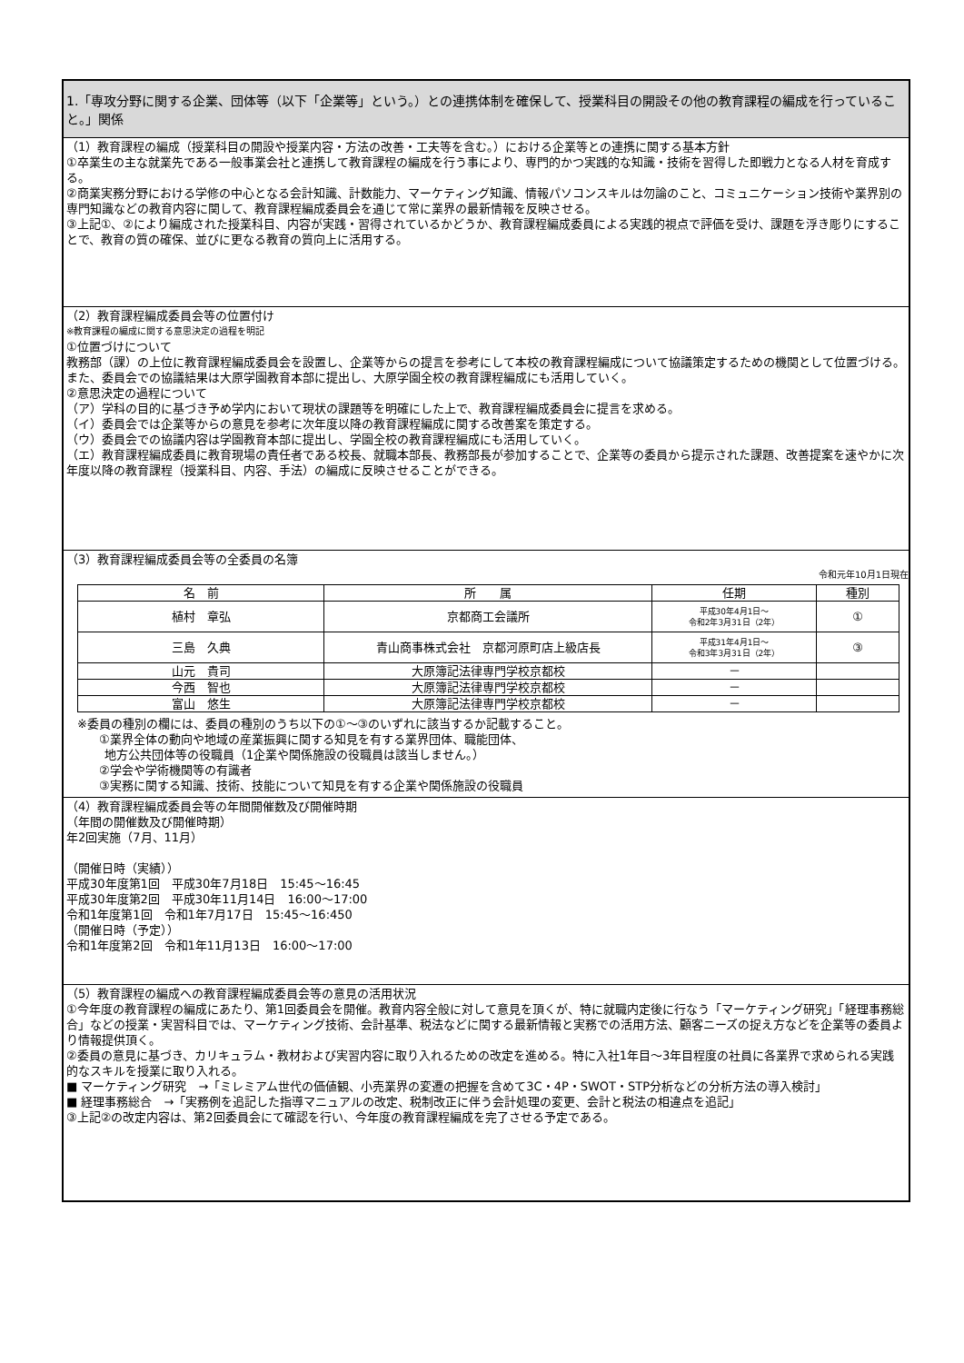1.「専攻分野に関する企業、団体等（以下「企業等」という。）との連携体制を確保して、授業科目の開設その他の教育課程の編成を行っていること。」関係
（1）教育課程の編成（授業科目の開設や授業内容・方法の改善・工夫等を含む。）における企業等との連携に関する基本方針
①卒業生の主な就業先である一般事業会社と連携して教育課程の編成を行う事により、専門的かつ実践的な知識・技術を習得した即戦力となる人材を育成する。
②商業実務分野における学修の中心となる会計知識、計数能力、マーケティング知識、情報パソコンスキルは勿論のこと、コミュニケーション技術や業界別の専門知識などの教育内容に関して、教育課程編成委員会を通じて常に業界の最新情報を反映させる。
③上記①、②により編成された授業科目、内容が実践・習得されているかどうか、教育課程編成委員による実践的視点で評価を受け、課題を浮き彫りにすることで、教育の質の確保、並びに更なる教育の質向上に活用する。
（2）教育課程編成委員会等の位置付け
※教育課程の編成に関する意思決定の過程を明記
①位置づけについて
教務部（課）の上位に教育課程編成委員会を設置し、企業等からの提言を参考にして本校の教育課程編成について協議策定するための機関として位置づける。また、委員会での協議結果は大原学園教育本部に提出し、大原学園全校の教育課程編成にも活用していく。
②意思決定の過程について
（ア）学科の目的に基づき予め学内において現状の課題等を明確にした上で、教育課程編成委員会に提言を求める。
（イ）委員会では企業等からの意見を参考に次年度以降の教育課程編成に関する改善案を策定する。
（ウ）委員会での協議内容は学園教育本部に提出し、学園全校の教育課程編成にも活用していく。
（エ）教育課程編成委員に教育現場の責任者である校長、就職本部長、教務部長が参加することで、企業等の委員から提示された課題、改善提案を速やかに次年度以降の教育課程（授業科目、内容、手法）の編成に反映させることができる。
（3）教育課程編成委員会等の全委員の名簿
令和元年10月1日現在
| 名 前 | 所 属 | 任期 | 種別 |
| --- | --- | --- | --- |
| 植村 章弘 | 京都商工会議所 | 平成30年4月1日～ 令和2年3月31日（2年） | ① |
| 三島 久典 | 青山商事株式会社 京都河原町店上級店長 | 平成31年4月1日～ 令和3年3月31日（2年） | ③ |
| 山元 貴司 | 大原簿記法律専門学校京都校 | － | |
| 今西 智也 | 大原簿記法律専門学校京都校 | － | |
| 富山 悠生 | 大原簿記法律専門学校京都校 | － | |
※委員の種別の欄には、委員の種別のうち以下の①～③のいずれに該当するか記載すること。
①業界全体の動向や地域の産業振興に関する知見を有する業界団体、職能団体、
地方公共団体等の役職員（1企業や関係施設の役職員は該当しません。）
②学会や学術機関等の有識者
③実務に関する知識、技術、技能について知見を有する企業や関係施設の役職員
（4）教育課程編成委員会等の年間開催数及び開催時期
（年間の開催数及び開催時期）
年2回実施（7月、11月）
（開催日時（実績））
平成30年度第1回　平成30年7月18日　15:45～16:45
平成30年度第2回　平成30年11月14日　16:00～17:00
令和1年度第1回　令和1年7月17日　15:45～16:450
（開催日時（予定））
令和1年度第2回　令和1年11月13日　16:00～17:00
（5）教育課程の編成への教育課程編成委員会等の意見の活用状況
①今年度の教育課程の編成にあたり、第1回委員会を開催。教育内容全般に対して意見を頂くが、特に就職内定後に行なう「マーケティング研究」「経理事務総合」などの授業・実習科目では、マーケティング技術、会計基準、税法などに関する最新情報と実務での活用方法、顧客ニーズの捉え方などを企業等の委員より情報提供頂く。
②委員の意見に基づき、カリキュラム・教材および実習内容に取り入れるための改定を進める。特に入社1年目～3年目程度の社員に各業界で求められる実践的なスキルを授業に取り入れる。
■ マーケティング研究　→「ミレミアム世代の価値観、小売業界の変遷の把握を含めて3C・4P・SWOT・STP分析などの分析方法の導入検討」
■ 経理事務総合　→「実務例を追記した指導マニュアルの改定、税制改正に伴う会計処理の変更、会計と税法の相違点を追記」
③上記②の改定内容は、第2回委員会にて確認を行い、今年度の教育課程編成を完了させる予定である。